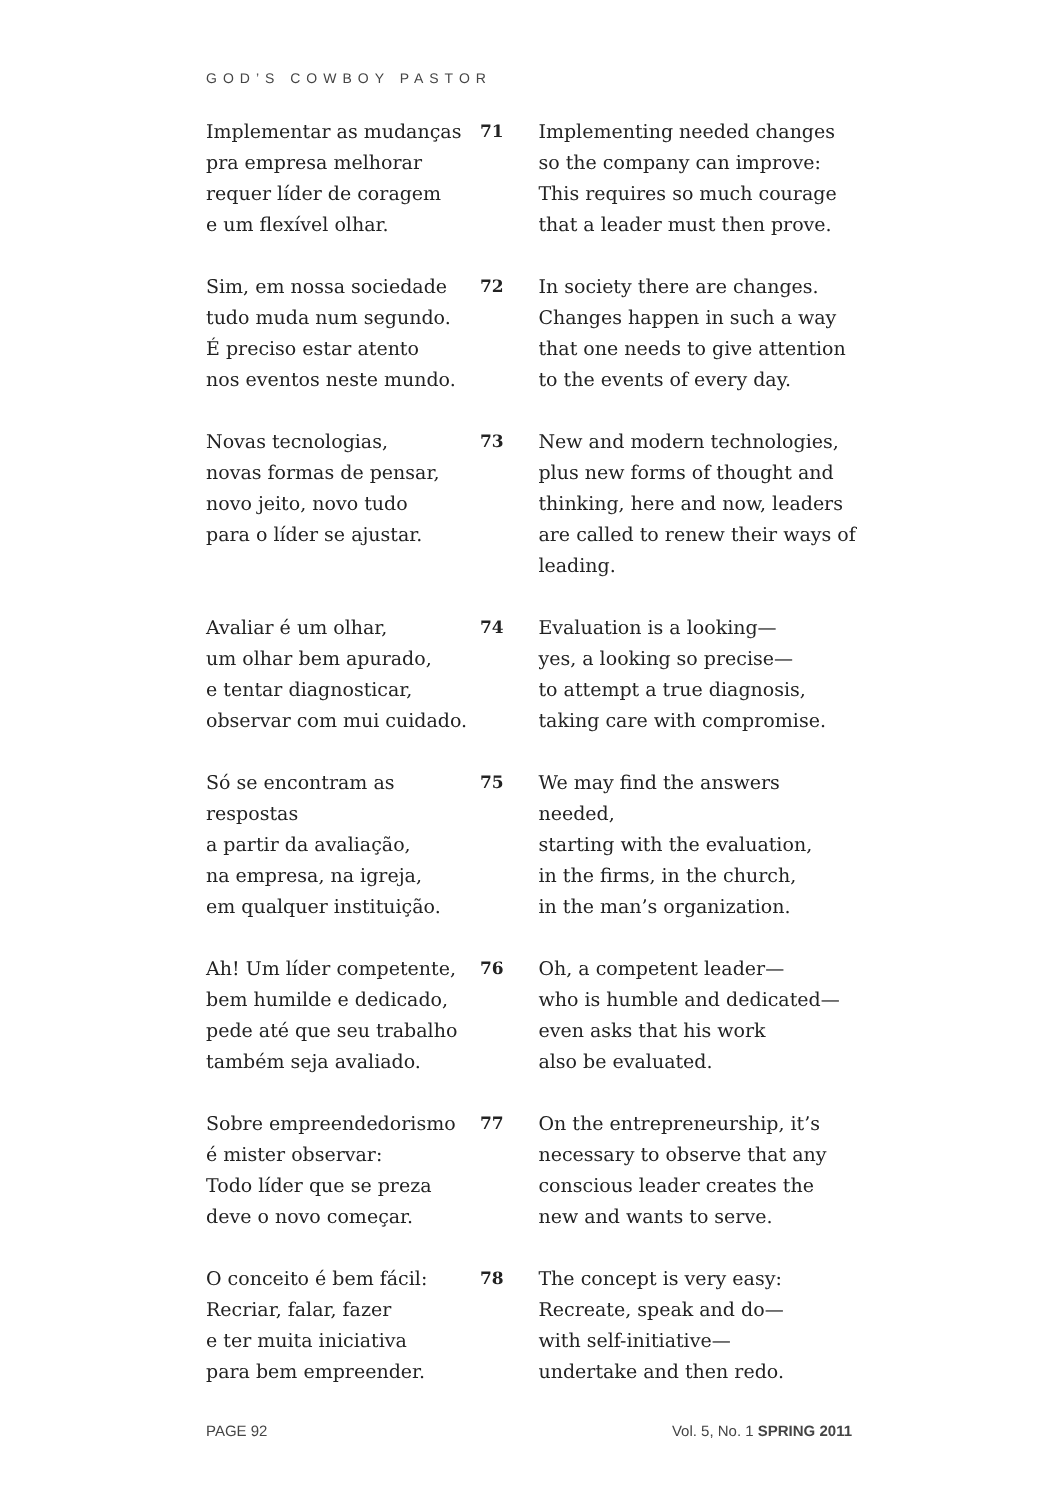GOD’S COWBOY PASTOR
Implementar as mudanças
pra empresa melhorar
requer líder de coragem
e um flexível olhar.
71 Implementing needed changes
so the company can improve:
This requires so much courage
that a leader must then prove.
Sim, em nossa sociedade
tudo muda num segundo.
É preciso estar atento
nos eventos neste mundo.
72 In society there are changes.
Changes happen in such a way
that one needs to give attention
to the events of every day.
Novas tecnologias,
novas formas de pensar,
novo jeito, novo tudo
para o líder se ajustar.
73 New and modern technologies,
plus new forms of thought and
thinking, here and now, leaders
are called to renew their ways of
leading.
Avaliar é um olhar,
um olhar bem apurado,
e tentar diagnosticar,
observar com mui cuidado.
74 Evaluation is a looking—
yes, a looking so precise—
to attempt a true diagnosis,
taking care with compromise.
Só se encontram as respostas
a partir da avaliação,
na empresa, na igreja,
em qualquer instituição.
75 We may find the answers needed,
starting with the evaluation,
in the firms, in the church,
in the man’s organization.
Ah! Um líder competente,
bem humilde e dedicado,
pede até que seu trabalho
também seja avaliado.
76 Oh, a competent leader—
who is humble and dedicated—
even asks that his work
also be evaluated.
Sobre empreendedorismo
é mister observar:
Todo líder que se preza
deve o novo começar.
77 On the entrepreneurship, it’s
necessary to observe that any
conscious leader creates the
new and wants to serve.
O conceito é bem fácil:
Recriar, falar, fazer
e ter muita iniciativa
para bem empreender.
78 The concept is very easy:
Recreate, speak and do—
with self-initiative—
undertake and then redo.
PAGE 92 Vol. 5, No. 1 SPRING 2011